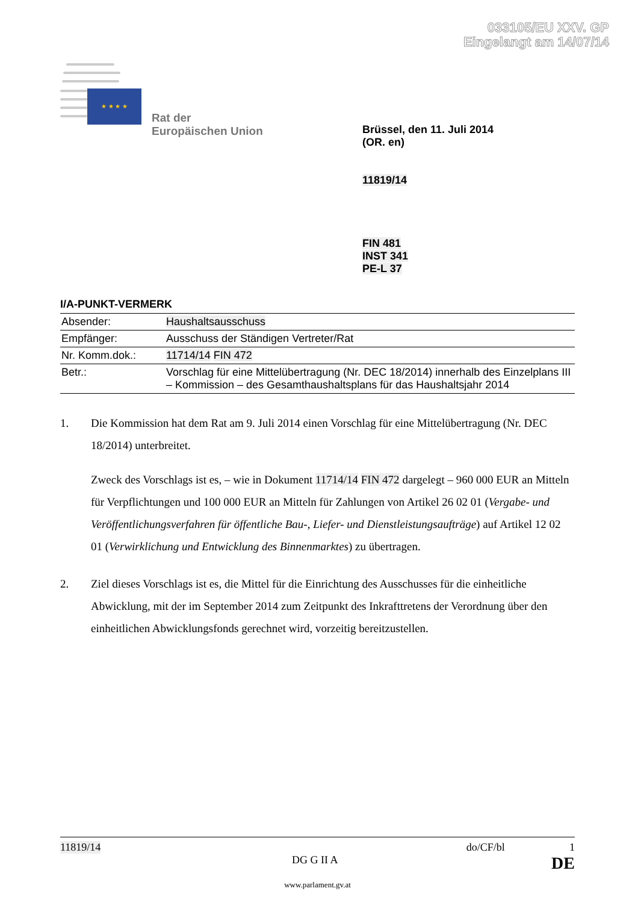033105/EU XXV. GP
Eingelangt am 14/07/14
★ ★ ★ ★
Rat der
Europäischen Union
Brüssel, den 11. Juli 2014
(OR. en)
11819/14
FIN 481
INST 341
PE-L 37
I/A-PUNKT-VERMERK
| Absender: | Haushaltsausschuss |
| Empfänger: | Ausschuss der Ständigen Vertreter/Rat |
| Nr. Komm.dok.: | 11714/14 FIN 472 |
| Betr.: | Vorschlag für eine Mittelübertragung (Nr. DEC 18/2014) innerhalb des Einzelplans III – Kommission – des Gesamthaushaltsplans für das Haushaltsjahr 2014 |
1. Die Kommission hat dem Rat am 9. Juli 2014 einen Vorschlag für eine Mittelübertragung (Nr. DEC 18/2014) unterbreitet.
Zweck des Vorschlags ist es, – wie in Dokument 11714/14 FIN 472 dargelegt – 960 000 EUR an Mitteln für Verpflichtungen und 100 000 EUR an Mitteln für Zahlungen von Artikel 26 02 01 (Vergabe- und Veröffentlichungsverfahren für öffentliche Bau-, Liefer- und Dienstleistungsaufträge) auf Artikel 12 02 01 (Verwirklichung und Entwicklung des Binnenmarktes) zu übertragen.
2. Ziel dieses Vorschlags ist es, die Mittel für die Einrichtung des Ausschusses für die einheitliche Abwicklung, mit der im September 2014 zum Zeitpunkt des Inkrafttretens der Verordnung über den einheitlichen Abwicklungsfonds gerechnet wird, vorzeitig bereitzustellen.
11819/14 do/CF/bl 1
DG G II A DE
www.parlament.gv.at